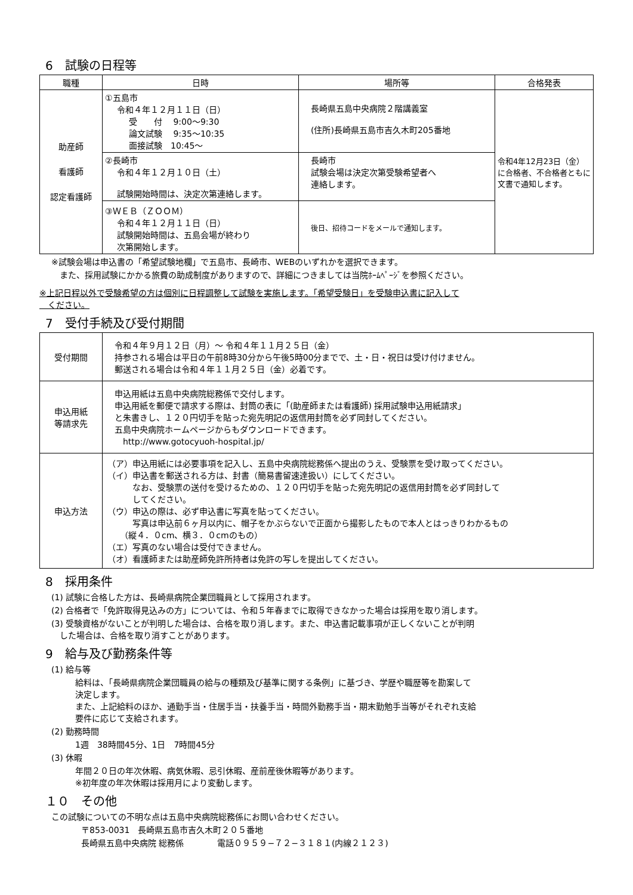6　試験の日程等
| 職種 | 日時 | 場所等 | 合格発表 |
| --- | --- | --- | --- |
| 助産師 看護師 認定看護師 | ①五島市 令和４年１２月１１日（日） 受 付 9:00〜9:30 論文試験 9:35〜10:35 面接試験 10:45〜 | 長崎県五島中央病院２階講義室 (住所)長崎県五島市吉久木町205番地 | 令和4年12月23日（金）に合格者、不合格者ともに文書で通知します。 |
| | ②長崎市 令和４年１２月１０日（土） 試験開始時間は、決定次第連絡します。 | 長崎市 試験会場は決定次第受験希望者へ 連絡します。 | |
| | ③ＷＥＢ（ＺＯＯＭ） 令和４年１２月１１日（日） 試験開始時間は、五島会場が終わり 次第開始します。 | 後日、招待コードをメールで通知します。 | |
※試験会場は申込書の「希望試験地欄」で五島市、長崎市、WEBのいずれかを選択できます。
　また、採用試験にかかる旅費の助成制度がありますので、詳細につきましては当院ﾎｰﾑﾍﾟｰｼﾞを参照ください。
※上記日程以外で受験希望の方は個別に日程調整して試験を実施します。「希望受験日」を受験申込書に記入して
　ください。
7　受付手続及び受付期間
| 受付期間 | 令和４年９月１２日（月）〜 令和４年１１月２５日（金） 持参される場合は平日の午前8時30分から午後5時00分までで、土・日・祝日は受け付けません。 郵送される場合は令和４年１１月２５日（金）必着です。 |
| 申込用紙 等請求先 | 申込用紙は五島中央病院総務係で交付します。 申込用紙を郵便で請求する際は、封筒の表に「(助産師または看護師) 採用試験申込用紙請求」 と朱書きし、１２０円切手を貼った宛先明記の返信用封筒を必ず同封してください。 五島中央病院ホームページからもダウンロードできます。 http://www.gotocyuoh-hospital.jp/ |
| 申込方法 | （ア）申込用紙には必要事項を記入し、五島中央病院総務係へ提出のうえ、受験票を受け取ってください。 （イ）申込書を郵送される方は、封書（簡易書留速達扱い）にしてください。 なお、受験票の送付を受けるための、１２０円切手を貼った宛先明記の返信用封筒を必ず同封して してください。 （ウ）申込の際は、必ず申込書に写真を貼ってください。 写真は申込前６ヶ月以内に、帽子をかぶらないで正面から撮影したもので本人とはっきりわかるもの （縦４．０cm、横３．０cmのもの） （エ）写真のない場合は受付できません。 （オ）看護師または助産師免許所持者は免許の写しを提出してください。 |
8　採用条件
(1) 試験に合格した方は、長崎県病院企業団職員として採用されます。
(2) 合格者で「免許取得見込みの方」については、令和５年春までに取得できなかった場合は採用を取り消します。
(3) 受験資格がないことが判明した場合は、合格を取り消します。また、申込書記載事項が正しくないことが判明
　した場合は、合格を取り消すことがあります。
9　給与及び勤務条件等
(1) 給与等
給料は、「長崎県病院企業団職員の給与の種類及び基準に関する条例」に基づき、学歴や職歴等を勘案して
決定します。
また、上記給料のほか、通勤手当・住居手当・扶養手当・時間外勤務手当・期末勤勉手当等がそれぞれ支給
要件に応じて支給されます。
(2) 勤務時間
1週　38時間45分、1日　7時間45分
(3) 休暇
年間２０日の年次休暇、病気休暇、忌引休暇、産前産後休暇等があります。
※初年度の年次休暇は採用月により変動します。
１０　その他
この試験についての不明な点は五島中央病院総務係にお問い合わせください。
〒853-0031　長崎県五島市吉久木町２０５番地
長崎県五島中央病院 総務係　　　　電話０９５９−７２−３１８１(内線２１２３)